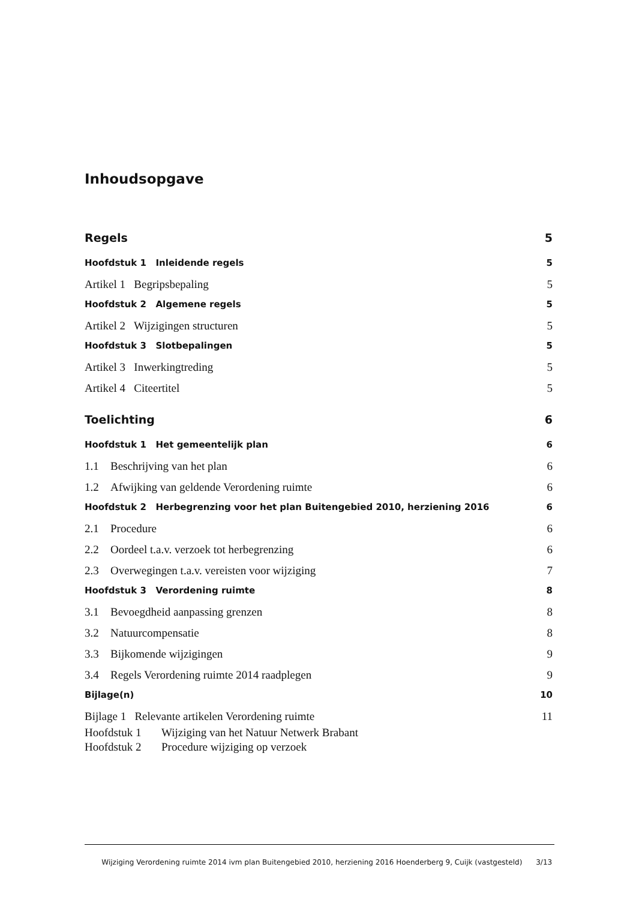Inhoudsopgave
Regels 5
Hoofdstuk 1 Inleidende regels 5
Artikel 1 Begripsbepaling 5
Hoofdstuk 2 Algemene regels 5
Artikel 2 Wijzigingen structuren 5
Hoofdstuk 3 Slotbepalingen 5
Artikel 3 Inwerkingtreding 5
Artikel 4 Citeertitel 5
Toelichting 6
Hoofdstuk 1 Het gemeentelijk plan 6
1.1 Beschrijving van het plan 6
1.2 Afwijking van geldende Verordening ruimte 6
Hoofdstuk 2 Herbegrenzing voor het plan Buitengebied 2010, herziening 2016 6
2.1 Procedure 6
2.2 Oordeel t.a.v. verzoek tot herbegrenzing 6
2.3 Overwegingen t.a.v. vereisten voor wijziging 7
Hoofdstuk 3 Verordening ruimte 8
3.1 Bevoegdheid aanpassing grenzen 8
3.2 Natuurcompensatie 8
3.3 Bijkomende wijzigingen 9
3.4 Regels Verordening ruimte 2014 raadplegen 9
Bijlage(n) 10
Bijlage 1 Relevante artikelen Verordening ruimte 11
Hoofdstuk 1 Wijziging van het Natuur Netwerk Brabant
Hoofdstuk 2 Procedure wijziging op verzoek
Wijziging Verordening ruimte 2014 ivm plan Buitengebied 2010, herziening 2016 Hoenderberg 9, Cuijk (vastgesteld) 3/13